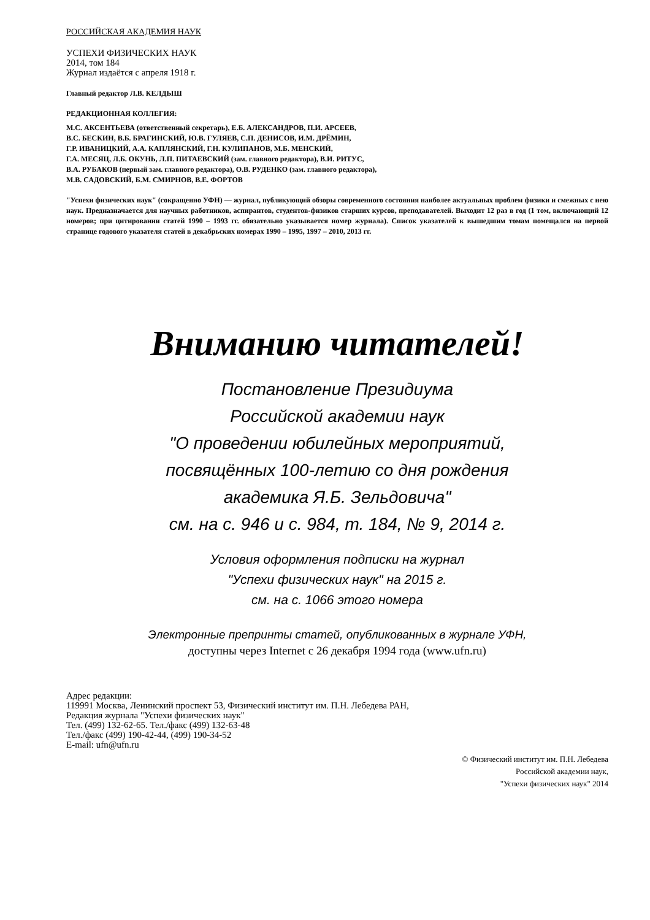РОССИЙСКАЯ АКАДЕМИЯ НАУК
УСПЕХИ ФИЗИЧЕСКИХ НАУК
2014, том 184
Журнал издаётся с апреля 1918 г.
Главный редактор Л.В. КЕЛДЫШ
РЕДАКЦИОННАЯ КОЛЛЕГИЯ:
М.С. АКСЕНТЬЕВА (ответственный секретарь), Е.Б. АЛЕКСАНДРОВ, П.И. АРСЕЕВ,
В.С. БЕСКИН, В.Б. БРАГИНСКИЙ, Ю.В. ГУЛЯЕВ, С.П. ДЕНИСОВ, И.М. ДРЁМИН,
Г.Р. ИВАНИЦКИЙ, А.А. КАПЛЯНСКИЙ, Г.Н. КУЛИПАНОВ, М.Б. МЕНСКИЙ,
Г.А. МЕСЯЦ, Л.Б. ОКУНЬ, Л.П. ПИТАЕВСКИЙ (зам. главного редактора), В.И. РИТУС,
В.А. РУБАКОВ (первый зам. главного редактора), О.В. РУДЕНКО (зам. главного редактора),
М.В. САДОВСКИЙ, Б.М. СМИРНОВ, В.Е. ФОРТОВ
"Успехи физических наук" (сокращенно УФН) — журнал, публикующий обзоры современного состояния наиболее актуальных проблем физики и смежных с нею наук. Предназначается для научных работников, аспирантов, студентов-физиков старших курсов, преподавателей. Выходит 12 раз в год (1 том, включающий 12 номеров; при цитировании статей 1990 – 1993 гг. обязательно указывается номер журнала). Список указателей к вышедшим томам помещался на первой странице годового указателя статей в декабрьских номерах 1990 – 1995, 1997 – 2010, 2013 гг.
Вниманию читателей!
Постановление Президиума
Российской академии наук
"О проведении юбилейных мероприятий,
посвящённых 100-летию со дня рождения
академика Я.Б. Зельдовича"
см. на с. 946 и с. 984, т. 184, № 9, 2014 г.
Условия оформления подписки на журнал
"Успехи физических наук" на 2015 г.
см. на с. 1066 этого номера
Электронные препринты статей, опубликованных в журнале УФН,
доступны через Internet с 26 декабря 1994 года (www.ufn.ru)
Адрес редакции:
119991 Москва, Ленинский проспект 53, Физический институт им. П.Н. Лебедева РАН,
Редакция журнала "Успехи физических наук"
Тел. (499) 132-62-65. Тел./факс (499) 132-63-48
Тел./факс (499) 190-42-44, (499) 190-34-52
E-mail: ufn@ufn.ru
© Физический институт им. П.Н. Лебедева
Российской академии наук,
"Успехи физических наук" 2014